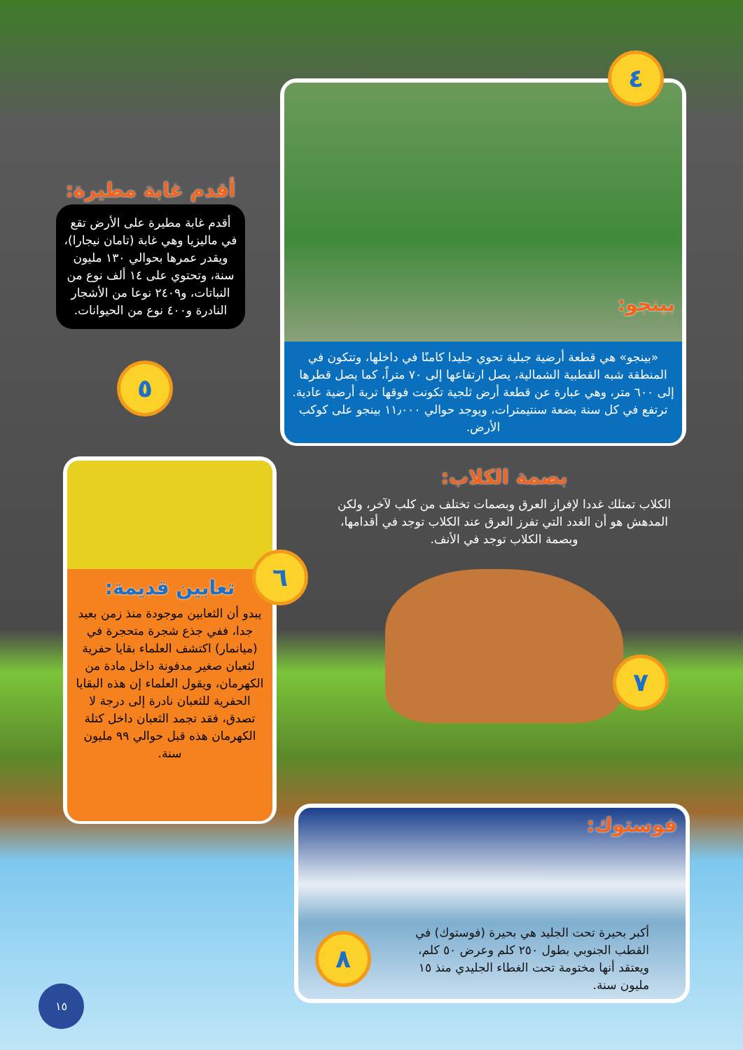بينجو:
«بينجو» هي قطعة أرضية جبلية تحوي جليدا كامنًا في داخلها، وتتكون في المنطقة شبه القطبية الشمالية، يصل ارتفاعها إلى ٧٠ متراً، كما يصل قطرها إلى ٦٠٠ متر، وهي عبارة عن قطعة أرض ثلجية تكونت فوقها تربة أرضية عادية. ترتفع في كل سنة بضعة سنتيمترات، ويوجد حوالي ١١٫٠٠٠ بينجو على كوكب الأرض.
٤
أقدم غابة مطيرة:
أقدم غابة مطيرة على الأرض تقع في ماليزيا وهي غابة (تامان نيجارا)، ويقدر عمرها بحوالي ١٣٠ مليون سنة، وتحتوي على ١٤ ألف نوع من النباتات، و٢٤٠٩ نوعا من الأشجار النادرة و٤٠٠ نوع من الحيوانات.
٥
بصمة الكلاب:
الكلاب تمتلك غددا لإفراز العرق وبصمات تختلف من كلب لآخر، ولكن المدهش هو أن الغدد التي تفرز العرق عند الكلاب توجد في أقدامها، وبصمة الكلاب توجد في الأنف.
٧
تعابين قديمة:
يبدو أن الثعابين موجودة منذ زمن بعيد جدا، ففي جذع شجرة متحجرة في (ميانمار) اكتشف العلماء بقايا حفرية لثعبان صغير مدفونة داخل مادة من الكهرمان، ويقول العلماء إن هذه البقايا الحفرية للثعبان نادرة إلى درجة لا تصدق، فقد تجمد الثعبان داخل كتلة الكهرمان هذه قبل حوالي ٩٩ مليون سنة.
٦
فوستوك:
أكبر بحيرة تحت الجليد هي بحيرة (فوستوك) في القطب الجنوبي بطول ٢٥٠ كلم وعرض ٥٠ كلم، ويعتقد أنها مختومة تحت الغطاء الجليدي منذ ١٥ مليون سنة.
٨
١٥